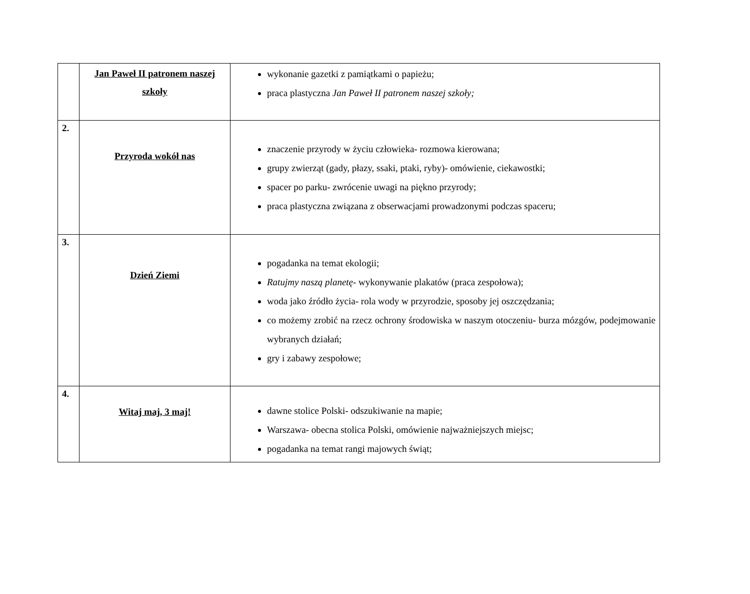| | Jan Paweł II patronem naszej szkoły | wykonanie gazetki z pamiątkami o papieżu; praca plastyczna Jan Paweł II patronem naszej szkoły; |
| 2. | Przyroda wokół nas | znaczenie przyrody w życiu człowieka- rozmowa kierowana; grupy zwierząt (gady, płazy, ssaki, ptaki, ryby)- omówienie, ciekawostki; spacer po parku- zwrócenie uwagi na piękno przyrody; praca plastyczna związana z obserwacjami prowadzonymi podczas spaceru; |
| 3. | Dzień Ziemi | pogadanka na temat ekologii; Ratujmy naszą planetę - wykonywanie plakatów (praca zespołowa); woda jako źródło życia- rola wody w przyrodzie, sposoby jej oszczędzania; co możemy zrobić na rzecz ochrony środowiska w naszym otoczeniu- burza mózgów, podejmowanie wybranych działań; gry i zabawy zespołowe; |
| 4. | Witaj maj, 3 maj! | dawne stolice Polski- odszukiwanie na mapie; Warszawa- obecna stolica Polski, omówienie najważniejszych miejsc; pogadanka na temat rangi majowych świąt; |